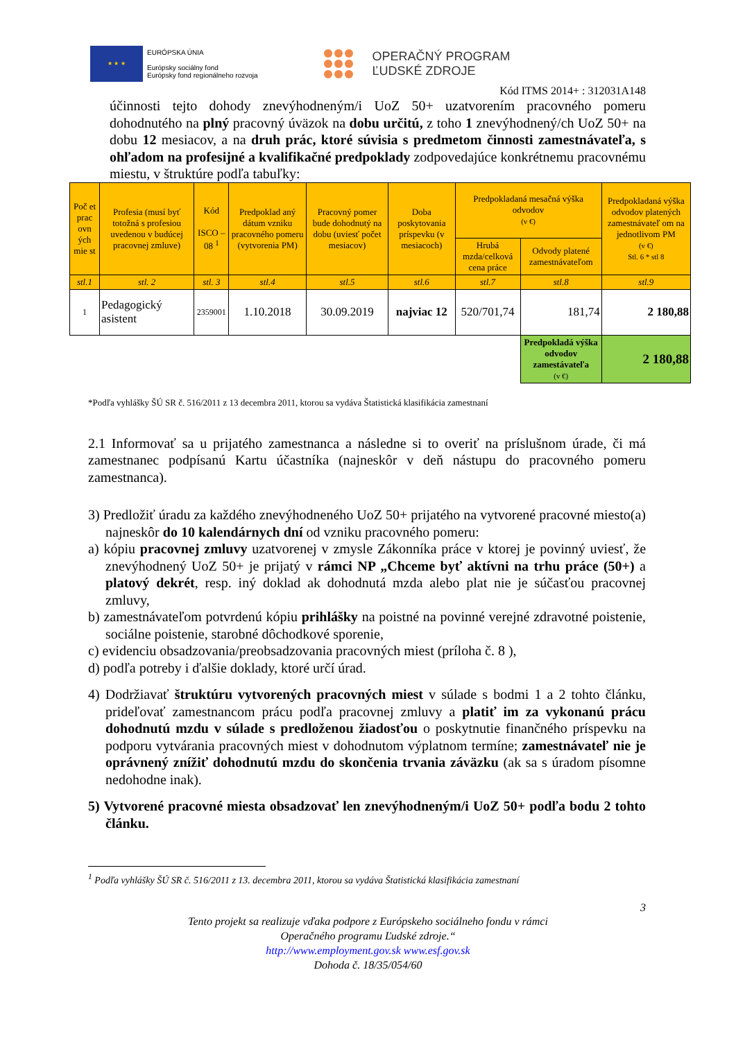★ ★ ★
EURÓPSKA ÚNIA
Európsky sociálny fond
Európsky fond regionálneho rozvoja
OPERAČNÝ PROGRAM
ĽUDSKÉ ZDROJE
Kód ITMS 2014+ : 312031A148
účinnosti tejto dohody znevýhodneným/i UoZ 50+ uzatvorením pracovného pomeru dohodnutého na plný pracovný úväzok na dobu určitú, z toho 1 znevýhodnený/ch UoZ 50+ na dobu 12 mesiacov, a na druh prác, ktoré súvisia s predmetom činnosti zamestnávateľa, s ohľadom na profesijné a kvalifikačné predpoklady zodpovedajúce konkrétnemu pracovnému miestu, v štruktúre podľa tabuľky:
| Poč et prac ovn ých mie st | Profesia (musí byť totožná s profesiou uvedenou v budúcej pracovnej zmluve) | Kód ISCO – 08 <sup>1</sup> | Predpoklad aný dátum vzniku pracovného pomeru (vytvorenia PM) | Pracovný pomer bude dohodnutý na dobu (uviesť počet mesiacov) | Doba poskytovania príspevku (v mesiacoch) | Predpokladaná mesačná výška odvodov (v €) | | Predpokladaná výška odvodov platených zamestnávateľ om na jednotlivom PM (v €) Stl. 6 * stl 8 |
| --- | --- | --- | --- | --- | --- | --- | --- | --- |
| | | | | | | Hrubá mzda/celková cena práce | Odvody platené zamestnávateľom | |
| stl.1 | stl. 2 | stl. 3 | stl.4 | stl.5 | stl.6 | stl.7 | stl.8 | stl.9 |
| 1 | Pedagogický asistent | 2359001 | 1.10.2018 | 30.09.2019 | najviac 12 | 520/701,74 | 181,74 | 2 180,88 |
| | | | | | | | Predpokladá výška odvodov zamestávateľa (v €) | 2 180,88 |
*Podľa vyhlášky ŠÚ SR č. 516/2011 z 13 decembra 2011, ktorou sa vydáva Štatistická klasifikácia zamestnaní
2.1 Informovať sa u prijatého zamestnanca a následne si to overiť na príslušnom úrade, či má zamestnanec podpísanú Kartu účastníka (najneskôr v deň nástupu do pracovného pomeru zamestnanca).
3) Predložiť úradu za každého znevýhodneného UoZ 50+ prijatého na vytvorené pracovné miesto(a) najneskôr do 10 kalendárnych dní od vzniku pracovného pomeru:
a) kópiu pracovnej zmluvy uzatvorenej v zmysle Zákonníka práce v ktorej je povinný uviesť, že znevýhodnený UoZ 50+ je prijatý v rámci NP „Chceme byť aktívni na trhu práce (50+) a platový dekrét, resp. iný doklad ak dohodnutá mzda alebo plat nie je súčasťou pracovnej zmluvy,
b) zamestnávateľom potvrdenú kópiu prihlášky na poistné na povinné verejné zdravotné poistenie, sociálne poistenie, starobné dôchodkové sporenie,
c) evidenciu obsadzovania/preobsadzovania pracovných miest (príloha č. 8 ),
d) podľa potreby i ďalšie doklady, ktoré určí úrad.
4) Dodržiavať štruktúru vytvorených pracovných miest v súlade s bodmi 1 a 2 tohto článku, prideľovať zamestnancom prácu podľa pracovnej zmluvy a platiť im za vykonanú prácu dohodnutú mzdu v súlade s predloženou žiadosťou o poskytnutie finančného príspevku na podporu vytvárania pracovných miest v dohodnutom výplatnom termíne; zamestnávateľ nie je oprávnený znížiť dohodnutú mzdu do skončenia trvania záväzku (ak sa s úradom písomne nedohodne inak).
5) Vytvorené pracovné miesta obsadzovať len znevýhodneným/i UoZ 50+ podľa bodu 2 tohto článku.
<sup>1</sup> Podľa vyhlášky ŠÚ SR č. 516/2011 z 13. decembra 2011, ktorou sa vydáva Štatistická klasifikácia zamestnaní
3
Tento projekt sa realizuje vďaka podpore z Európskeho sociálneho fondu v rámci
Operačného programu Ľudské zdroje.“
http://www.employment.gov.sk www.esf.gov.sk
Dohoda č. 18/35/054/60